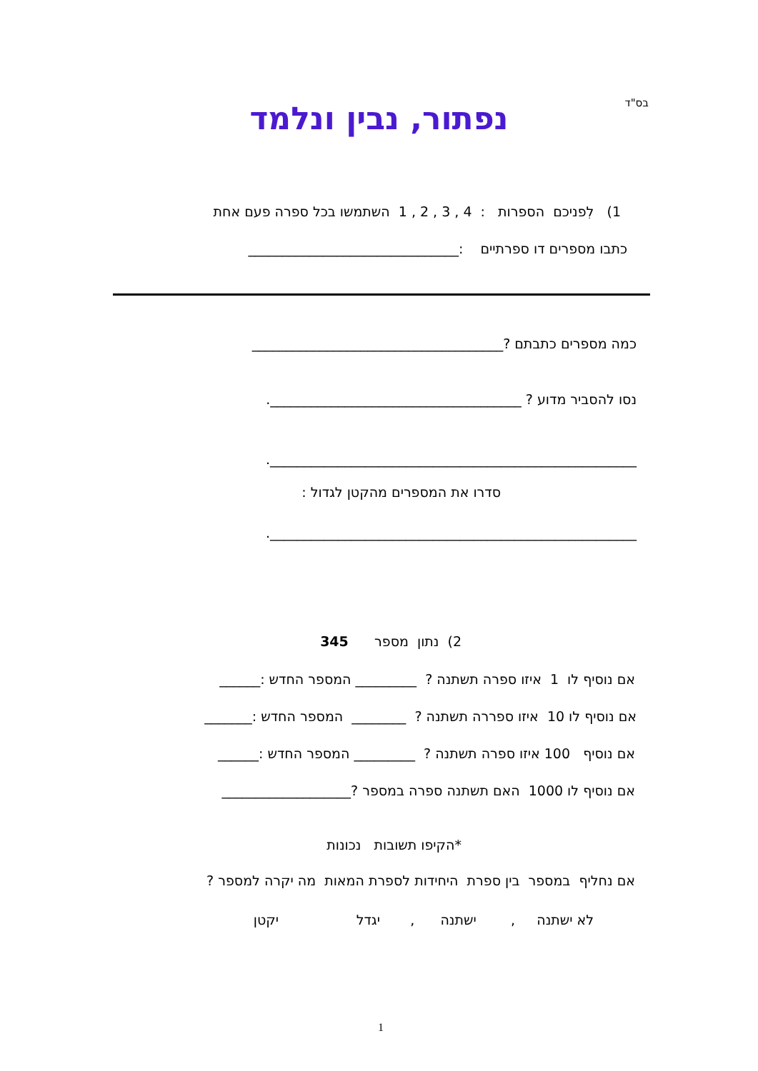בס"ד נפתור, נבין ונלמד
1) לִפניכם הספרות : 4 , 3 , 2 , 1 השתמשו בכל ספרה פעם אחת
כתבו מספרים דו ספרתיים :_______________________________
כמה מספרים כתבתם ?_____________________________________
נסו להסביר מדוע ? _____________________________________.
______________________________________________________.
סדרו את המספרים מהקטן לגדול :
______________________________________________________.
2) נתון מספר 345
אם נוסיף לו 1 איזו ספרה תשתנה ? _________ המספר החדש :______
אם נוסיף לו 10 איזו ספררה תשתנה ? ________ המספר החדש :_______
אם נוסיף 100 איזו ספרה תשתנה ? _________ המספר החדש :______
אם נוסיף לו 1000 האם תשתנה ספרה במספר ?___________________
*הקיפו תשובות נכונות
אם נחליף במספר בין ספרת היחידות לספרת המאות מה יקרה למספר ?
לא ישתנה , ישתנה , יגדל יקטן
1